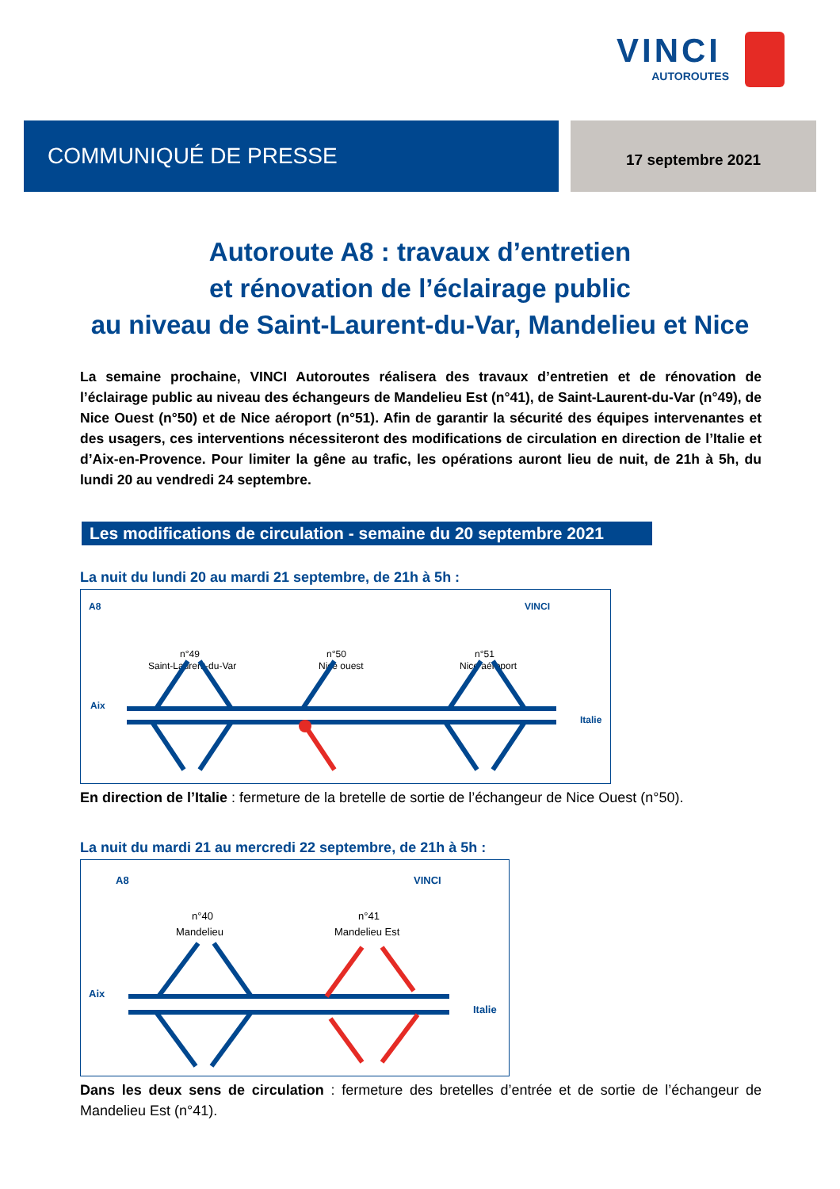VINCI
AUTOROUTES
COMMUNIQUÉ DE PRESSE 17 septembre 2021
Autoroute A8 : travaux d’entretien
et rénovation de l’éclairage public
au niveau de Saint-Laurent-du-Var, Mandelieu et Nice
La semaine prochaine, VINCI Autoroutes réalisera des travaux d’entretien et de rénovation de l’éclairage public au niveau des échangeurs de Mandelieu Est (n°41), de Saint-Laurent-du-Var (n°49), de Nice Ouest (n°50) et de Nice aéroport (n°51). Afin de garantir la sécurité des équipes intervenantes et des usagers, ces interventions nécessiteront des modifications de circulation en direction de l’Italie et d’Aix-en-Provence. Pour limiter la gêne au trafic, les opérations auront lieu de nuit, de 21h à 5h, du lundi 20 au vendredi 24 septembre.
Les modifications de circulation - semaine du 20 septembre 2021
La nuit du lundi 20 au mardi 21 septembre, de 21h à 5h :
A8
VINCI
n°49
Saint-Laurent-du-Var
n°50
Nice ouest
n°51
Nice aéroport
Aix
Italie
En direction de l’Italie : fermeture de la bretelle de sortie de l’échangeur de Nice Ouest (n°50).
La nuit du mardi 21 au mercredi 22 septembre, de 21h à 5h :
A8
VINCI
n°40
Mandelieu
n°41
Mandelieu Est
Aix
Italie
Dans les deux sens de circulation : fermeture des bretelles d’entrée et de sortie de l’échangeur de Mandelieu Est (n°41).